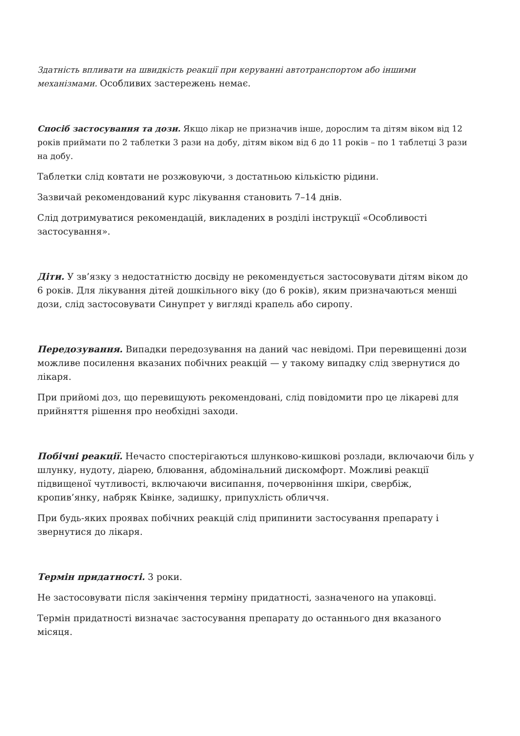Здатність впливати на швидкість реакції при керуванні автотранспортом або іншими механізмами. Особливих застережень немає.
Спосіб застосування та дози. Якщо лікар не призначив інше, дорослим та дітям віком від 12 років приймати по 2 таблетки 3 рази на добу, дітям віком від 6 до 11 років – по 1 таблетці 3 рази на добу.
Таблетки слід ковтати не розжовуючи, з достатньою кількістю рідини.
Зазвичай рекомендований курс лікування становить 7–14 днів.
Слід дотримуватися рекомендацій, викладених в розділі інструкції «Особливості застосування».
Діти. У зв’язку з недостатністю досвіду не рекомендується застосовувати дітям віком до 6 років. Для лікування дітей дошкільного віку (до 6 років), яким призначаються менші дози, слід застосовувати Синупрет у вигляді крапель або сиропу.
Передозування. Випадки передозування на даний час невідомі. При перевищенні дози можливе посилення вказаних побічних реакцій — у такому випадку слід звернутися до лікаря.
При прийомі доз, що перевищують рекомендовані, слід повідомити про це лікареві для прийняття рішення про необхідні заходи.
Побічні реакції. Нечасто спостерігаються шлунково-кишкові розлади, включаючи біль у шлунку, нудоту, діарею, блювання, абдомінальний дискомфорт. Можливі реакції підвищеної чутливості, включаючи висипання, почервоніння шкіри, свербіж, кропив’янку, набряк Квінке, задишку, припухлість обличчя.
При будь-яких проявах побічних реакцій слід припинити застосування препарату і звернутися до лікаря.
Термін придатності. 3 роки.
Не застосовувати після закінчення терміну придатності, зазначеного на упаковці.
Термін придатності визначає застосування препарату до останнього дня вказаного місяця.